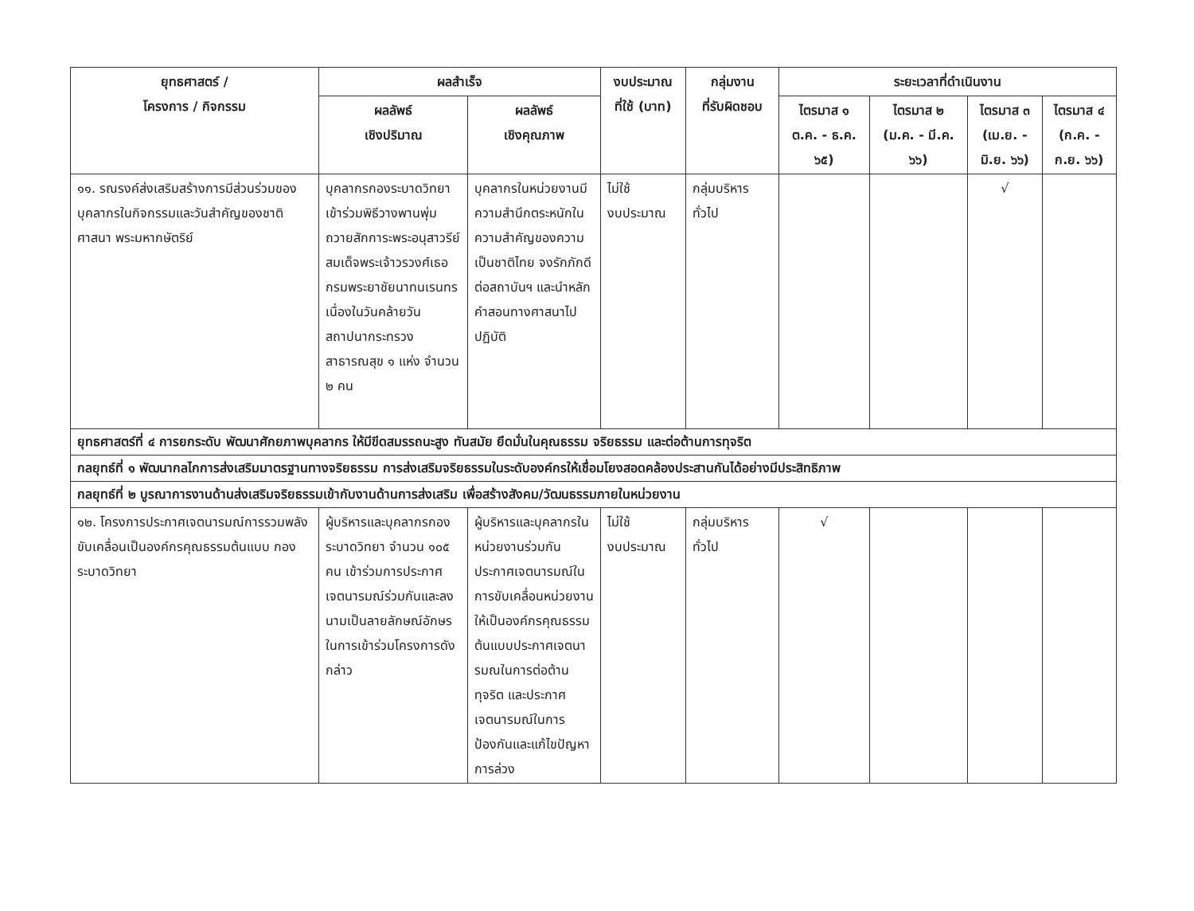| ยุทธศาสตร์ / โครงการ / กิจกรรม | ผลสำเร็จ | | งบประมาณ ที่ใช้ (บาท) | กลุ่มงาน ที่รับผิดชอบ | ระยะเวลาที่ดำเนินงาน | | | |
| --- | --- | --- | --- | --- | --- | --- | --- | --- |
| | ผลลัพธ์ เชิงปริมาณ | ผลลัพธ์ เชิงคุณภาพ | | | ไตรมาส ๑ ต.ค. - ธ.ค. ๖๕) | ไตรมาส ๒ (ม.ค. - มี.ค. ๖๖) | ไตรมาส ๓ (เม.ย. - มิ.ย. ๖๖) | ไตรมาส ๔ (ก.ค. - ก.ย. ๖๖) |
| ๑๑. รณรงค์ส่งเสริมสร้างการมีส่วนร่วมของบุคลากรในกิจกรรมและวันสำคัญของชาติ ศาสนา พระมหากษัตริย์ | บุคลากรกองระบาดวิทยา เข้าร่วมพิธีวางพานพุ่มถวายสักการะพระอนุสาวรีย์สมเด็จพระเจ้าวรวงศ์เธอ กรมพระยาชัยนาทนเรนทร เนื่องในวันคล้ายวันสถาปนากระทรวงสาธารณสุข ๑ แห่ง จำนวน ๒ คน | บุคลากรในหน่วยงานมีความสำนึกตระหนักในความสำคัญของความเป็นชาติไทย จงรักภักดีต่อสถาบันฯ และนำหลักคำสอนทางศาสนาไปปฏิบัติ | ไม่ใช้ งบประมาณ | กลุ่มบริหาร ทั่วไป | | | √ | |
| ยุทธศาสตร์ที่ ๔ การยกระดับ พัฒนาศักยภาพบุคลากร ให้มีขีดสมรรถนะสูง ทันสมัย ยึดมั่นในคุณธรรม จริยธรรม และต่อต้านการทุจริต | | | | | | | | |
| กลยุทธ์ที่ ๑ พัฒนากลไกการส่งเสริมมาตรฐานทางจริยธรรม การส่งเสริมจริยธรรมในระดับองค์กรให้เชื่อมโยงสอดคล้องประสานกันได้อย่างมีประสิทธิภาพ | | | | | | | | |
| กลยุทธ์ที่ ๒ บูรณาการงานด้านส่งเสริมจริยธรรมเข้ากับงานด้านการส่งเสริม เพื่อสร้างสังคม/วัฒนธรรมภายในหน่วยงาน | | | | | | | | |
| ๑๒. โครงการประกาศเจตนารมณ์การรวมพลังขับเคลื่อนเป็นองค์กรคุณธรรมต้นแบบ กองระบาดวิทยา | ผู้บริหารและบุคลากรกองระบาดวิทยา จำนวน ๑๐๕ คน เข้าร่วมการประกาศเจตนารมณ์ร่วมกันและลงนามเป็นลายลักษณ์อักษรในการเข้าร่วมโครงการดังกล่าว | ผู้บริหารและบุคลากรในหน่วยงานร่วมกันประกาศเจตนารมณ์ในการขับเคลื่อนหน่วยงานให้เป็นองค์กรคุณธรรมต้นแบบประกาศเจตนารมณในการต่อต้านทุจริต และประกาศเจตนารมณ์ในการป้องกันและแก้ไขปัญหาการล่วง | ไม่ใช้ งบประมาณ | กลุ่มบริหาร ทั่วไป | √ | | | |